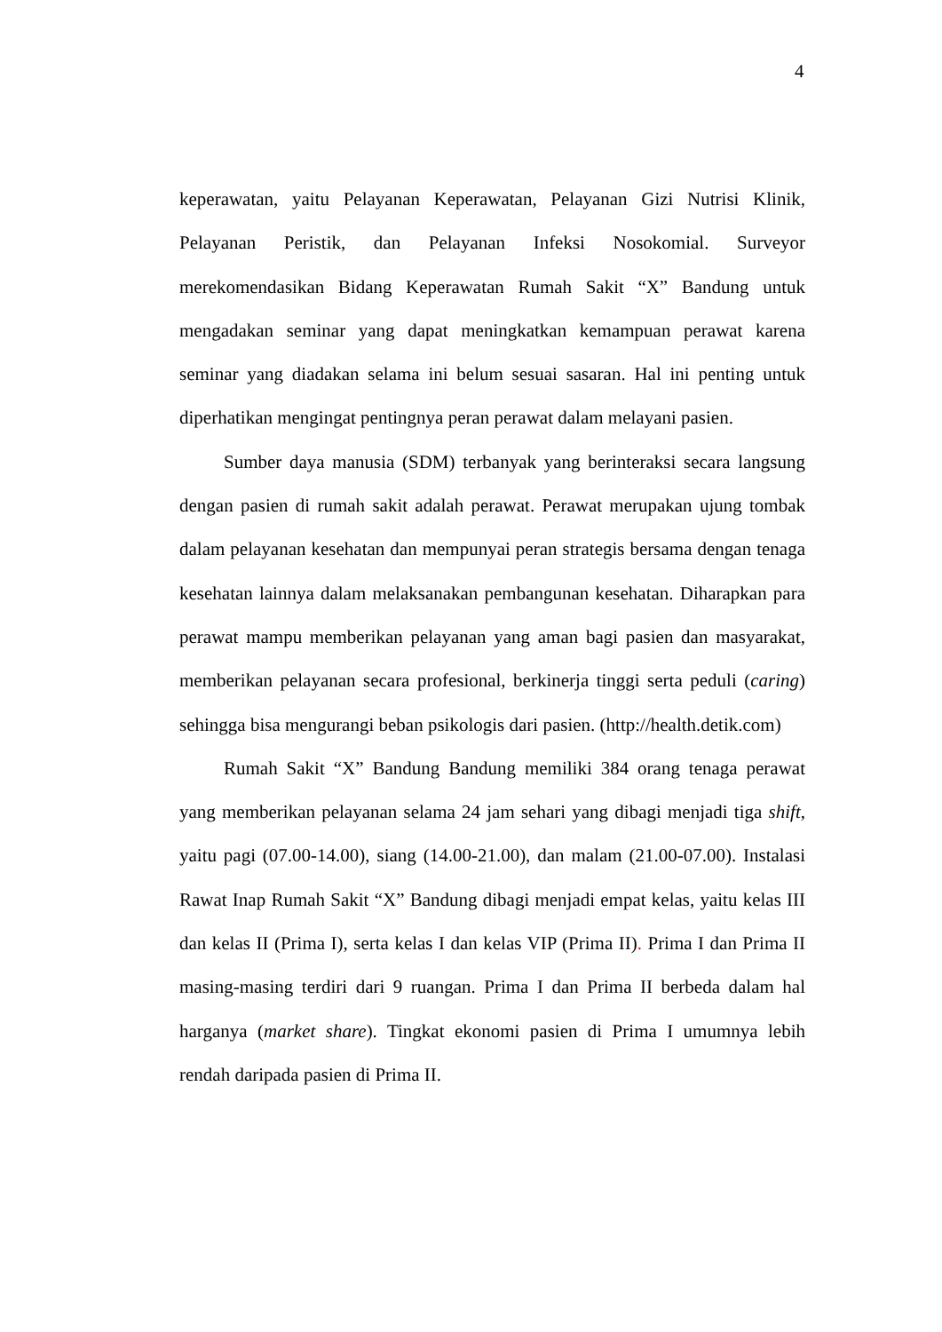4
keperawatan, yaitu Pelayanan Keperawatan, Pelayanan Gizi Nutrisi Klinik, Pelayanan Peristik, dan Pelayanan Infeksi Nosokomial. Surveyor merekomendasikan Bidang Keperawatan Rumah Sakit “X” Bandung untuk mengadakan seminar yang dapat meningkatkan kemampuan perawat karena seminar yang diadakan selama ini belum sesuai sasaran. Hal ini penting untuk diperhatikan mengingat pentingnya peran perawat dalam melayani pasien.
Sumber daya manusia (SDM) terbanyak yang berinteraksi secara langsung dengan pasien di rumah sakit adalah perawat. Perawat merupakan ujung tombak dalam pelayanan kesehatan dan mempunyai peran strategis bersama dengan tenaga kesehatan lainnya dalam melaksanakan pembangunan kesehatan. Diharapkan para perawat mampu memberikan pelayanan yang aman bagi pasien dan masyarakat, memberikan pelayanan secara profesional, berkinerja tinggi serta peduli (caring) sehingga bisa mengurangi beban psikologis dari pasien. (http://health.detik.com)
Rumah Sakit “X” Bandung Bandung memiliki 384 orang tenaga perawat yang memberikan pelayanan selama 24 jam sehari yang dibagi menjadi tiga shift, yaitu pagi (07.00-14.00), siang (14.00-21.00), dan malam (21.00-07.00). Instalasi Rawat Inap Rumah Sakit “X” Bandung dibagi menjadi empat kelas, yaitu kelas III dan kelas II (Prima I), serta kelas I dan kelas VIP (Prima II). Prima I dan Prima II masing-masing terdiri dari 9 ruangan. Prima I dan Prima II berbeda dalam hal harganya (market share). Tingkat ekonomi pasien di Prima I umumnya lebih rendah daripada pasien di Prima II.